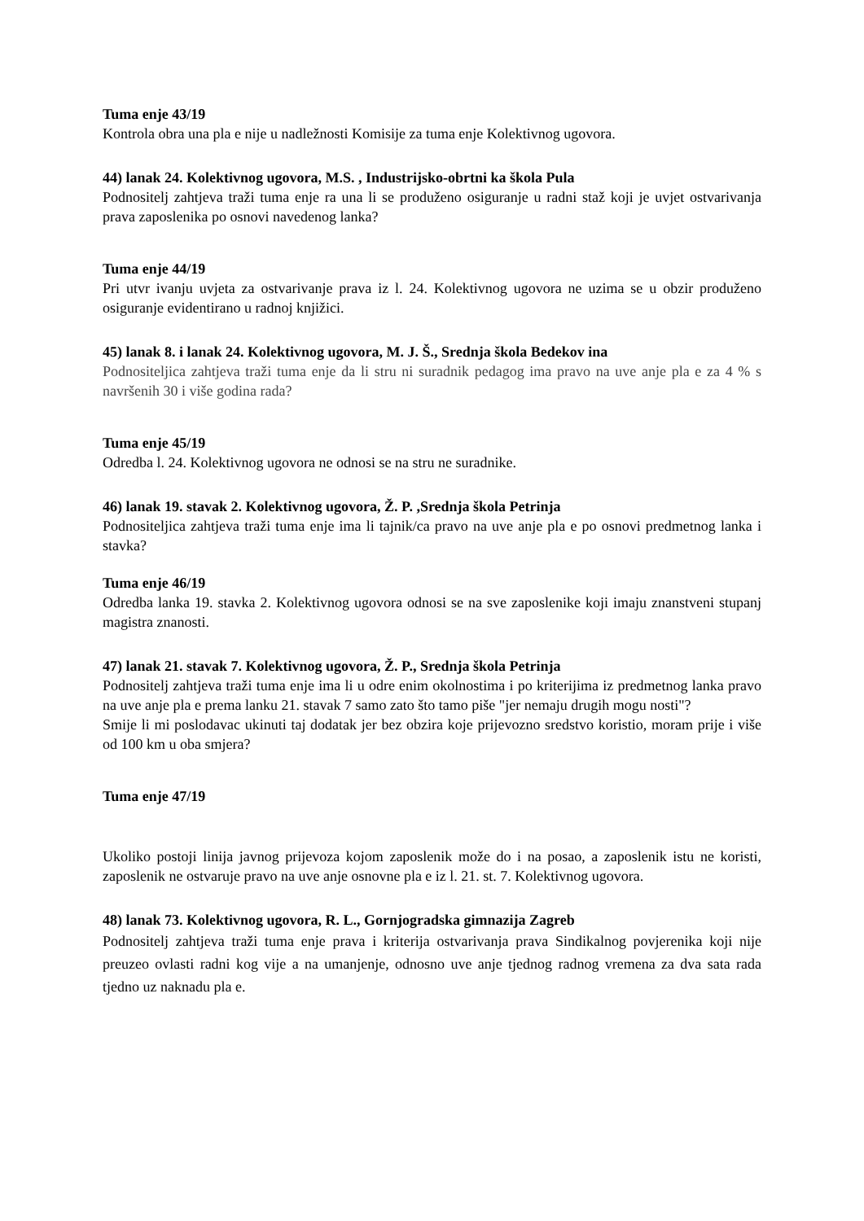Tuma enje 43/19
Kontrola obra una pla e nije u nadležnosti Komisije za tuma enje Kolektivnog ugovora.
44) lanak 24. Kolektivnog ugovora, M.S. , Industrijsko-obrtni ka škola Pula
Podnositelj zahtjeva traži tuma enje ra una li se produženo osiguranje u radni staž koji je uvjet ostvarivanja prava zaposlenika po osnovi navedenog lanka?
Tuma enje 44/19
Pri utvr ivanju uvjeta za ostvarivanje prava iz l. 24. Kolektivnog ugovora ne uzima se u obzir produženo osiguranje evidentirano u radnoj knjižici.
45) lanak 8. i lanak 24. Kolektivnog ugovora, M. J. Š., Srednja škola Bedekov ina
Podnositeljica zahtjeva traži tuma enje da li stru ni suradnik pedagog ima pravo na uve anje pla e za 4 % s navršenih 30 i više godina rada?
Tuma enje 45/19
Odredba l. 24. Kolektivnog ugovora ne odnosi se na stru ne suradnike.
46) lanak 19. stavak 2. Kolektivnog ugovora, Ž. P. ,Srednja škola Petrinja
Podnositeljica zahtjeva traži tuma enje ima li tajnik/ca pravo na uve anje pla e po osnovi predmetnog lanka i stavka?
Tuma enje 46/19
Odredba lanka 19. stavka 2. Kolektivnog ugovora odnosi se na sve zaposlenike koji imaju znanstveni stupanj magistra znanosti.
47) lanak 21. stavak 7. Kolektivnog ugovora, Ž. P., Srednja škola Petrinja
Podnositelj zahtjeva traži tuma enje ima li u odre enim okolnostima i po kriterijima iz predmetnog lanka pravo na uve anje pla e prema lanku 21. stavak 7 samo zato što tamo piše "jer nemaju drugih mogu nosti"?
Smije li mi poslodavac ukinuti taj dodatak jer bez obzira koje prijevozno sredstvo koristio, moram prije i više od 100 km u oba smjera?
Tuma enje 47/19
Ukoliko postoji linija javnog prijevoza kojom zaposlenik može do i na posao, a zaposlenik istu ne koristi, zaposlenik ne ostvaruje pravo na uve anje osnovne pla e iz l. 21. st. 7. Kolektivnog ugovora.
48) lanak 73. Kolektivnog ugovora, R. L., Gornjogradska gimnazija Zagreb
Podnositelj zahtjeva traži tuma enje prava i kriterija ostvarivanja prava Sindikalnog povjerenika koji nije preuzeo ovlasti radni kog vije a na umanjenje, odnosno uve anje tjednog radnog vremena za dva sata rada tjedno uz naknadu pla e.